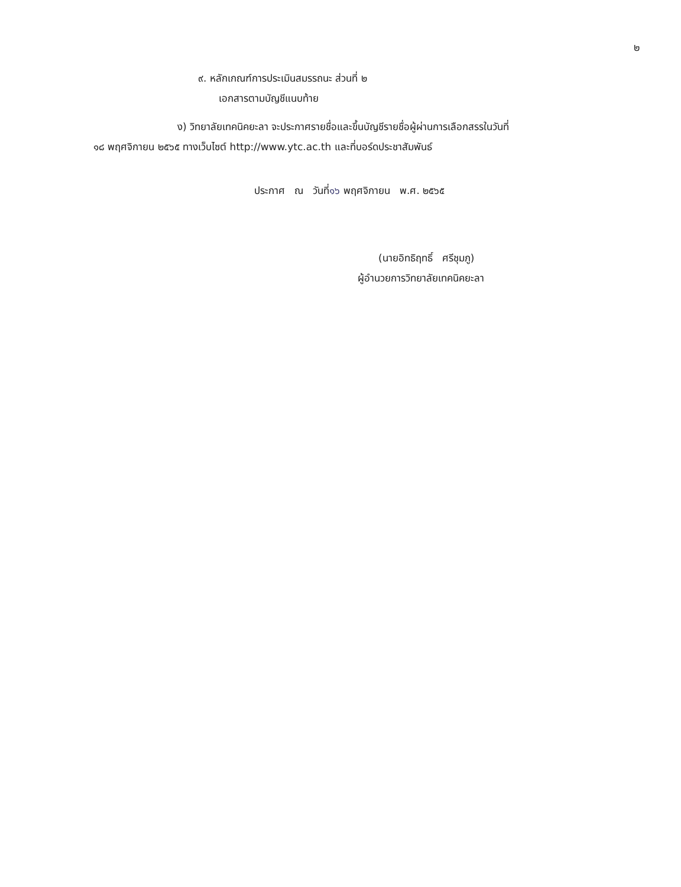๒
๙. หลักเกณฑ์การประเมินสมรรถนะ ส่วนที่ ๒
เอกสารตามบัญชีแนบท้าย
ง) วิทยาลัยเทคนิคยะลา จะประกาศรายชื่อและขึ้นบัญชีรายชื่อผู้ผ่านการเลือกสรรในวันที่
๑๘ พฤศจิกายน ๒๕๖๕ ทางเว็บไซต์ http://www.ytc.ac.th และที่บอร์ดประชาสัมพันธ์
ประกาศ ณ วันที่๑๖ พฤศจิกายน พ.ศ. ๒๕๖๕
(นายอิทธิฤทธิ์ ศรีชุมภู)
ผู้อำนวยการวิทยาลัยเทคนิคยะลา